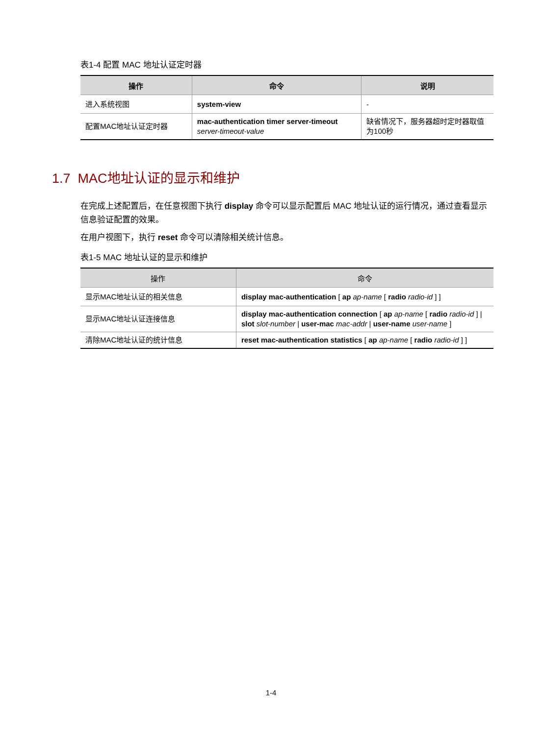表1-4 配置 MAC 地址认证定时器
| 操作 | 命令 | 说明 |
| --- | --- | --- |
| 进入系统视图 | system-view | - |
| 配置MAC地址认证定时器 | mac-authentication timer server-timeout server-timeout-value | 缺省情况下，服务器超时定时器取值为100秒 |
1.7 MAC地址认证的显示和维护
在完成上述配置后，在任意视图下执行 display 命令可以显示配置后 MAC 地址认证的运行情况，通过查看显示信息验证配置的效果。
在用户视图下，执行 reset 命令可以清除相关统计信息。
表1-5 MAC 地址认证的显示和维护
| 操作 | 命令 |
| --- | --- |
| 显示MAC地址认证的相关信息 | display mac-authentication [ ap ap-name [ radio radio-id ] ] |
| 显示MAC地址认证连接信息 | display mac-authentication connection [ ap ap-name [ radio radio-id ] / slot slot-number / user-mac mac-addr / user-name user-name ] |
| 清除MAC地址认证的统计信息 | reset mac-authentication statistics [ ap ap-name [ radio radio-id ] ] |
1-4